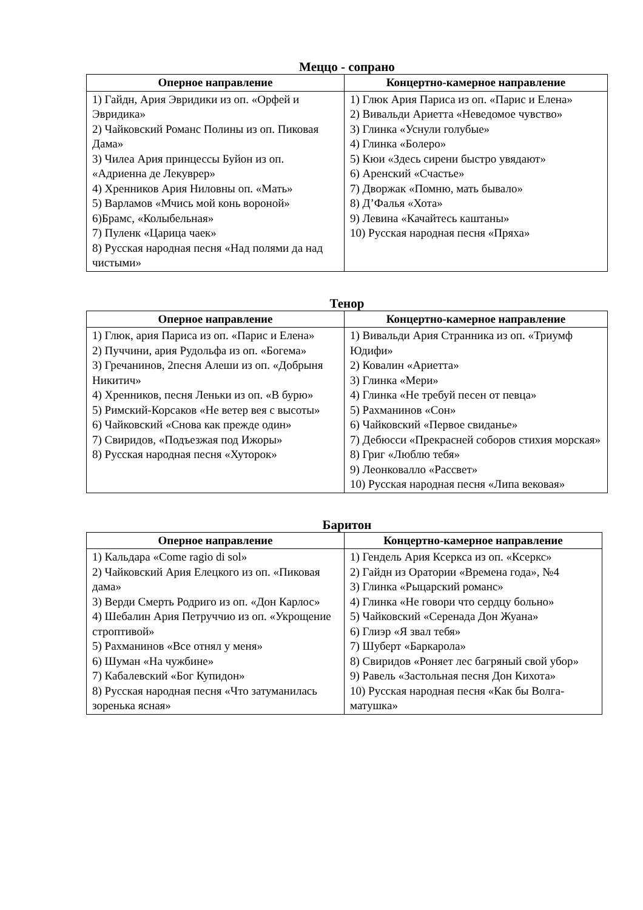Меццо - сопрано
| Оперное направление | Концертно-камерное направление |
| --- | --- |
| 1) Гайдн, Ария Эвридики из оп. «Орфей и Эвридика» 2) Чайковский Романс Полины из оп. Пиковая Дама» 3) Чилеа Ария принцессы Буйон из оп. «Адриенна де Лекуврер» 4) Хренников Ария Ниловны оп. «Мать» 5) Варламов «Мчись мой конь вороной» 6)Брамс, «Колыбельная» 7) Пуленк «Царица чаек» 8) Русская народная песня «Над полями да над чистыми» | 1) Глюк Ария Париса из оп. «Парис и Елена» 2) Вивальди Ариетта «Неведомое чувство» 3) Глинка «Уснули голубые» 4) Глинка «Болеро» 5) Кюи «Здесь сирени быстро увядают» 6) Аренский «Счастье» 7) Дворжак «Помню, мать бывало» 8) Д’Фалья «Хота» 9) Левина «Качайтесь каштаны» 10) Русская народная песня «Пряха» |
Тенор
| Оперное направление | Концертно-камерное направление |
| --- | --- |
| 1) Глюк, ария Париса из оп. «Парис и Елена» 2) Пуччини, ария Рудольфа из оп. «Богема» 3) Гречанинов, 2песня Алеши из оп. «Добрыня Никитич» 4) Хренников, песня Леньки из оп. «В бурю» 5) Римский-Корсаков «Не ветер вея с высоты» 6) Чайковский «Снова как прежде один» 7) Свиридов, «Подъезжая под Ижоры» 8) Русская народная песня «Хуторок» | 1) Вивальди Ария Странника из оп. «Триумф Юдифи» 2) Ковалин «Ариетта» 3) Глинка «Мери» 4) Глинка «Не требуй песен от певца» 5) Рахманинов «Сон» 6) Чайковский «Первое свиданье» 7) Дебюсси «Прекрасней соборов стихия морская» 8) Григ «Люблю тебя» 9) Леонковалло «Рассвет» 10) Русская народная песня «Липа вековая» |
Баритон
| Оперное направление | Концертно-камерное направление |
| --- | --- |
| 1) Кальдара «Come ragio di sol» 2) Чайковский Ария Елецкого из оп. «Пиковая дама» 3) Верди Смерть Родриго из оп. «Дон Карлос» 4) Шебалин Ария Петруччио из оп. «Укрощение строптивой» 5) Рахманинов «Все отнял у меня» 6) Шуман «На чужбине» 7) Кабалевский «Бог Купидон» 8) Русская народная песня «Что затуманилась зоренька ясная» | 1) Гендель Ария Ксеркса из оп. «Ксеркс» 2) Гайдн из Оратории «Времена года», №4 3) Глинка «Рыцарский романс» 4) Глинка «Не говори что сердцу больно» 5) Чайковский «Серенада Дон Жуана» 6) Глиэр «Я звал тебя» 7) Шуберт «Баркарола» 8) Свиридов «Роняет лес багряный свой убор» 9) Равель «Застольная песня Дон Кихота» 10) Русская народная песня «Как бы Волга-матушка» |